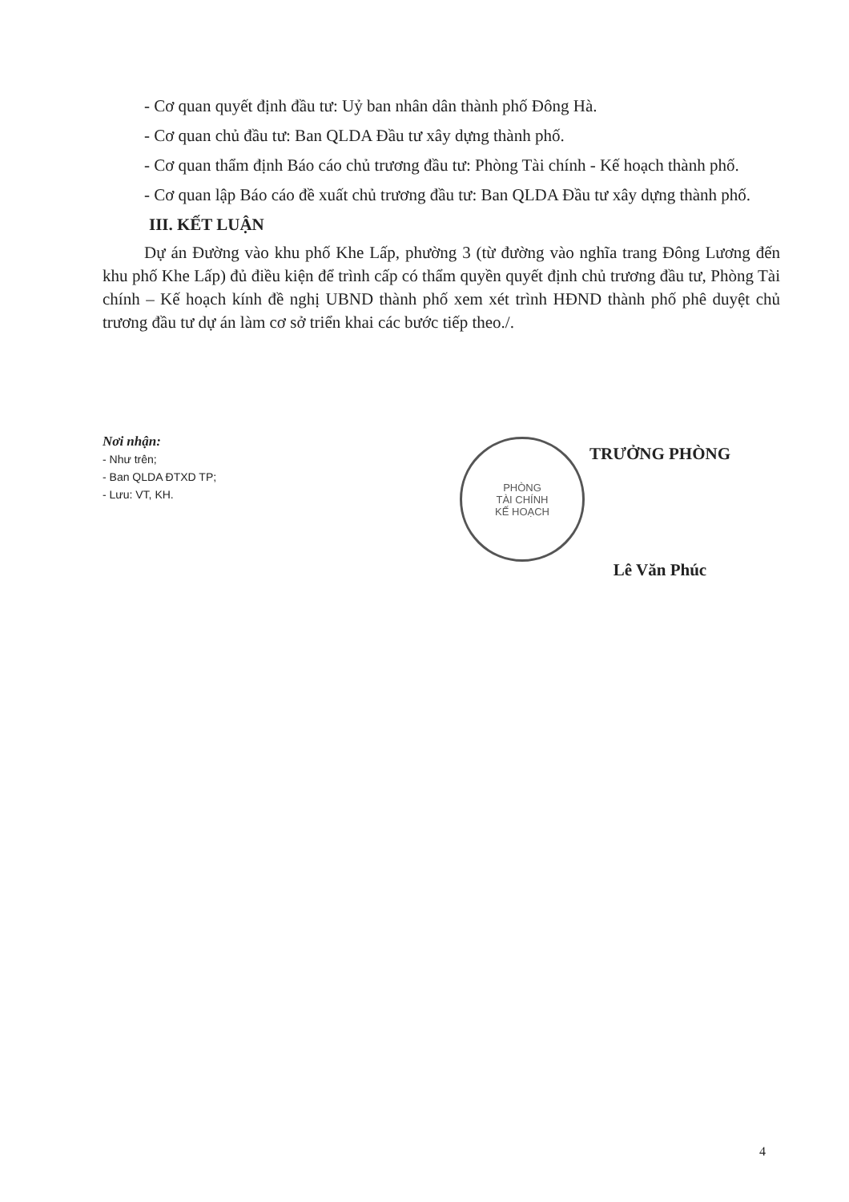- Cơ quan quyết định đầu tư: Uỷ ban nhân dân thành phố Đông Hà.
- Cơ quan chủ đầu tư: Ban QLDA Đầu tư xây dựng thành phố.
- Cơ quan thẩm định Báo cáo chủ trương đầu tư: Phòng Tài chính - Kế hoạch thành phố.
- Cơ quan lập Báo cáo đề xuất chủ trương đầu tư: Ban QLDA Đầu tư xây dựng thành phố.
III. KẾT LUẬN
Dự án Đường vào khu phố Khe Lấp, phường 3 (từ đường vào nghĩa trang Đông Lương đến khu phố Khe Lấp) đủ điều kiện để trình cấp có thẩm quyền quyết định chủ trương đầu tư, Phòng Tài chính – Kế hoạch kính đề nghị UBND thành phố xem xét trình HĐND thành phố phê duyệt chủ trương đầu tư dự án làm cơ sở triển khai các bước tiếp theo./.
Nơi nhận:
- Như trên;
- Ban QLDA ĐTXD TP;
- Lưu: VT, KH.
PHÒNG
TÀI CHÍNH
KẾ HOẠCH
TRƯỞNG PHÒNG
Lê Văn Phúc
4